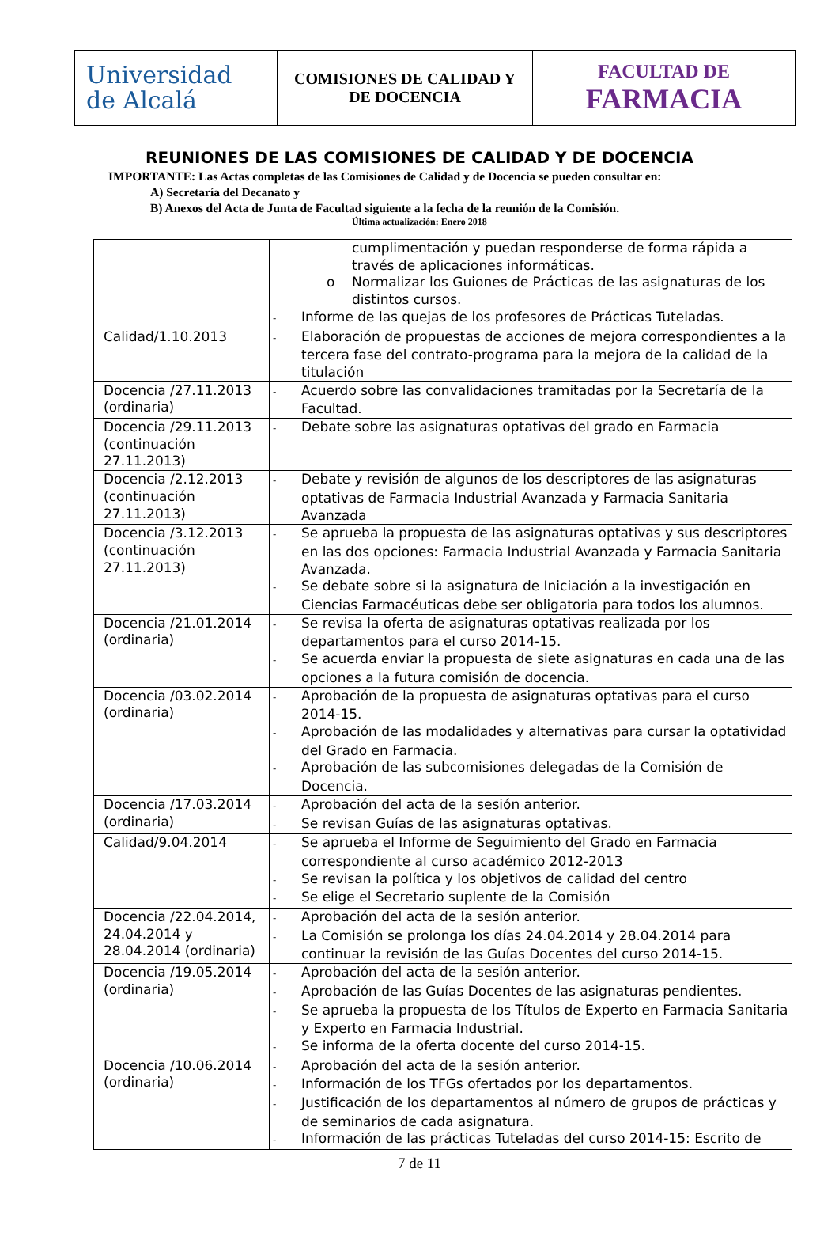| Universidad de Alcalá | COMISIONES DE CALIDAD Y DE DOCENCIA | FACULTAD DE FARMACIA |
REUNIONES DE LAS COMISIONES DE CALIDAD Y DE DOCENCIA
IMPORTANTE: Las Actas completas de las Comisiones de Calidad y de Docencia se pueden consultar en:
A) Secretaría del Decanato y
B) Anexos del Acta de Junta de Facultad siguiente a la fecha de la reunión de la Comisión.
Última actualización: Enero 2018
| | cumplimentación y puedan responderse de forma rápida a través de aplicaciones informáticas. o Normalizar los Guiones de Prácticas de las asignaturas de los distintos cursos. - Informe de las quejas de los profesores de Prácticas Tuteladas. |
| Calidad/1.10.2013 | - Elaboración de propuestas de acciones de mejora correspondientes a la tercera fase del contrato-programa para la mejora de la calidad de la titulación |
| Docencia /27.11.2013 (ordinaria) | - Acuerdo sobre las convalidaciones tramitadas por la Secretaría de la Facultad. |
| Docencia /29.11.2013 (continuación 27.11.2013) | - Debate sobre las asignaturas optativas del grado en Farmacia |
| Docencia /2.12.2013 (continuación 27.11.2013) | - Debate y revisión de algunos de los descriptores de las asignaturas optativas de Farmacia Industrial Avanzada y Farmacia Sanitaria Avanzada |
| Docencia /3.12.2013 (continuación 27.11.2013) | - Se aprueba la propuesta de las asignaturas optativas y sus descriptores en las dos opciones: Farmacia Industrial Avanzada y Farmacia Sanitaria Avanzada. - Se debate sobre si la asignatura de Iniciación a la investigación en Ciencias Farmacéuticas debe ser obligatoria para todos los alumnos. |
| Docencia /21.01.2014 (ordinaria) | - Se revisa la oferta de asignaturas optativas realizada por los departamentos para el curso 2014-15. - Se acuerda enviar la propuesta de siete asignaturas en cada una de las opciones a la futura comisión de docencia. |
| Docencia /03.02.2014 (ordinaria) | - Aprobación de la propuesta de asignaturas optativas para el curso 2014-15. - Aprobación de las modalidades y alternativas para cursar la optatividad del Grado en Farmacia. - Aprobación de las subcomisiones delegadas de la Comisión de Docencia. |
| Docencia /17.03.2014 (ordinaria) | - Aprobación del acta de la sesión anterior. - Se revisan Guías de las asignaturas optativas. |
| Calidad/9.04.2014 | - Se aprueba el Informe de Seguimiento del Grado en Farmacia correspondiente al curso académico 2012-2013 - Se revisan la política y los objetivos de calidad del centro - Se elige el Secretario suplente de la Comisión |
| Docencia /22.04.2014, 24.04.2014 y 28.04.2014 (ordinaria) | - Aprobación del acta de la sesión anterior. - La Comisión se prolonga los días 24.04.2014 y 28.04.2014 para continuar la revisión de las Guías Docentes del curso 2014-15. |
| Docencia /19.05.2014 (ordinaria) | - Aprobación del acta de la sesión anterior. - Aprobación de las Guías Docentes de las asignaturas pendientes. - Se aprueba la propuesta de los Títulos de Experto en Farmacia Sanitaria y Experto en Farmacia Industrial. - Se informa de la oferta docente del curso 2014-15. |
| Docencia /10.06.2014 (ordinaria) | - Aprobación del acta de la sesión anterior. - Información de los TFGs ofertados por los departamentos. - Justificación de los departamentos al número de grupos de prácticas y de seminarios de cada asignatura. - Información de las prácticas Tuteladas del curso 2014-15: Escrito de |
7 de 11